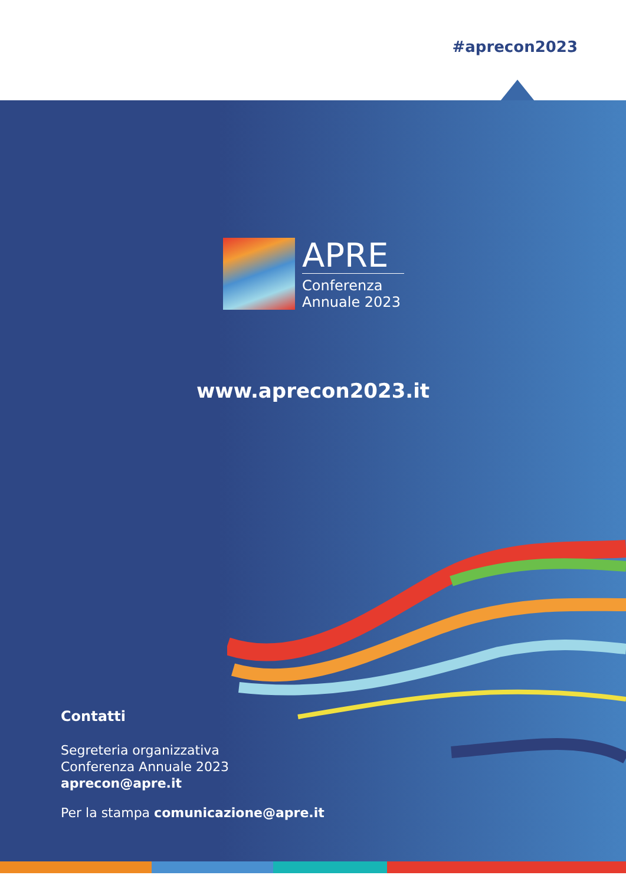#aprecon2023
APRE
Conferenza
Annuale 2023
www.aprecon2023.it
Contatti
Segreteria organizzativa
Conferenza Annuale 2023
aprecon@apre.it
Per la stampa comunicazione@apre.it